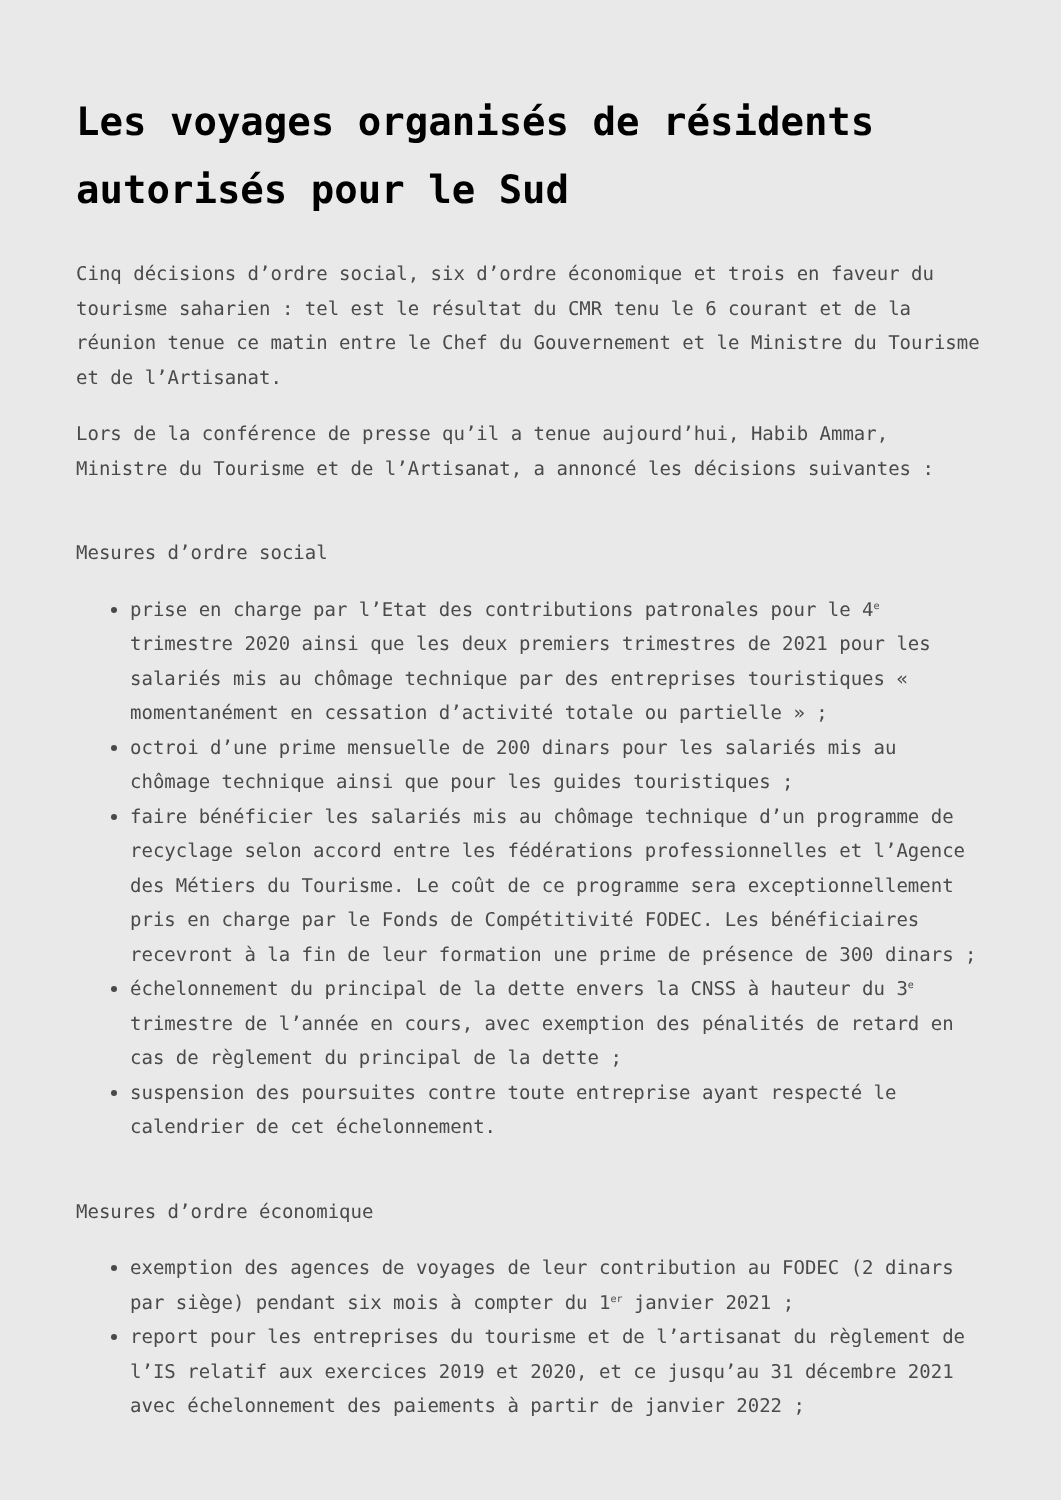Les voyages organisés de résidents autorisés pour le Sud
Cinq décisions d’ordre social, six d’ordre économique et trois en faveur du tourisme saharien : tel est le résultat du CMR tenu le 6 courant et de la réunion tenue ce matin entre le Chef du Gouvernement et le Ministre du Tourisme et de l’Artisanat.
Lors de la conférence de presse qu’il a tenue aujourd’hui, Habib Ammar, Ministre du Tourisme et de l’Artisanat, a annoncé les décisions suivantes :
Mesures d’ordre social
prise en charge par l’Etat des contributions patronales pour le 4<sup>e</sup> trimestre 2020 ainsi que les deux premiers trimestres de 2021 pour les salariés mis au chômage technique par des entreprises touristiques « momentanément en cessation d’activité totale ou partielle » ;
octroi d’une prime mensuelle de 200 dinars pour les salariés mis au chômage technique ainsi que pour les guides touristiques ;
faire bénéficier les salariés mis au chômage technique d’un programme de recyclage selon accord entre les fédérations professionnelles et l’Agence des Métiers du Tourisme. Le coût de ce programme sera exceptionnellement pris en charge par le Fonds de Compétitivité FODEC. Les bénéficiaires recevront à la fin de leur formation une prime de présence de 300 dinars ;
échelonnement du principal de la dette envers la CNSS à hauteur du 3<sup>e</sup> trimestre de l’année en cours, avec exemption des pénalités de retard en cas de règlement du principal de la dette ;
suspension des poursuites contre toute entreprise ayant respecté le calendrier de cet échelonnement.
Mesures d’ordre économique
exemption des agences de voyages de leur contribution au FODEC (2 dinars par siège) pendant six mois à compter du 1<sup>er</sup> janvier 2021 ;
report pour les entreprises du tourisme et de l’artisanat du règlement de l’IS relatif aux exercices 2019 et 2020, et ce jusqu’au 31 décembre 2021 avec échelonnement des paiements à partir de janvier 2022 ;